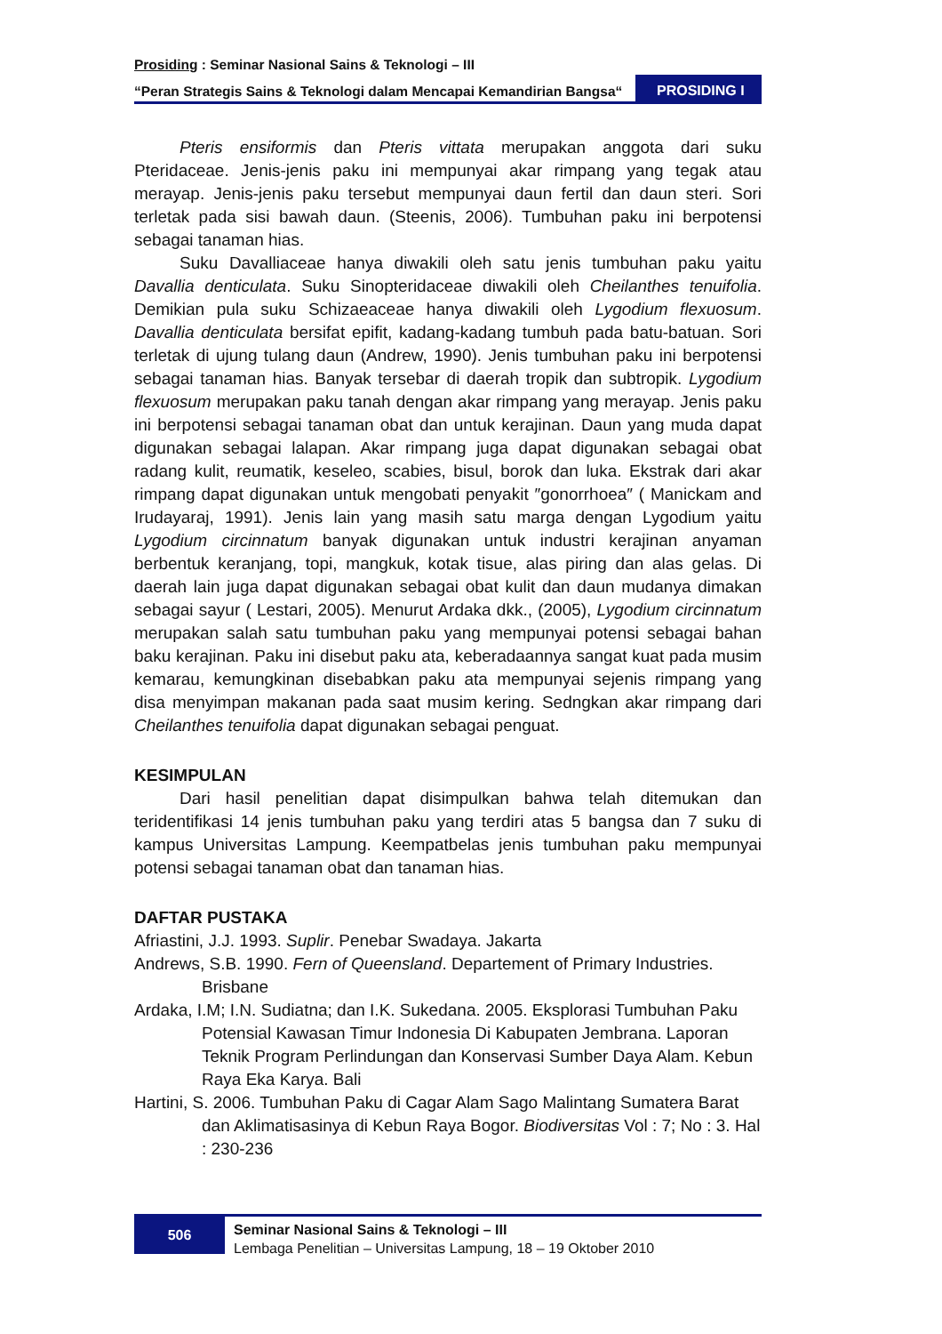Prosiding : Seminar Nasional Sains & Teknologi – III
“Peran Strategis Sains & Teknologi dalam Mencapai Kemandirian Bangsa“
PROSIDING I
Pteris ensiformis dan Pteris vittata merupakan anggota dari suku Pteridaceae. Jenis-jenis paku ini mempunyai akar rimpang yang tegak atau merayap. Jenis-jenis paku tersebut mempunyai daun fertil dan daun steri. Sori terletak pada sisi bawah daun. (Steenis, 2006). Tumbuhan paku ini berpotensi sebagai tanaman hias.
Suku Davalliaceae hanya diwakili oleh satu jenis tumbuhan paku yaitu Davallia denticulata. Suku Sinopteridaceae diwakili oleh Cheilanthes tenuifolia. Demikian pula suku Schizaeaceae hanya diwakili oleh Lygodium flexuosum. Davallia denticulata bersifat epifit, kadang-kadang tumbuh pada batu-batuan. Sori terletak di ujung tulang daun (Andrew, 1990). Jenis tumbuhan paku ini berpotensi sebagai tanaman hias. Banyak tersebar di daerah tropik dan subtropik. Lygodium flexuosum merupakan paku tanah dengan akar rimpang yang merayap. Jenis paku ini berpotensi sebagai tanaman obat dan untuk kerajinan. Daun yang muda dapat digunakan sebagai lalapan. Akar rimpang juga dapat digunakan sebagai obat radang kulit, reumatik, keseleo, scabies, bisul, borok dan luka. Ekstrak dari akar rimpang dapat digunakan untuk mengobati penyakit ″gonorrhoea″ ( Manickam and Irudayaraj, 1991). Jenis lain yang masih satu marga dengan Lygodium yaitu Lygodium circinnatum banyak digunakan untuk industri kerajinan anyaman berbentuk keranjang, topi, mangkuk, kotak tisue, alas piring dan alas gelas. Di daerah lain juga dapat digunakan sebagai obat kulit dan daun mudanya dimakan sebagai sayur ( Lestari, 2005). Menurut Ardaka dkk., (2005), Lygodium circinnatum merupakan salah satu tumbuhan paku yang mempunyai potensi sebagai bahan baku kerajinan. Paku ini disebut paku ata, keberadaannya sangat kuat pada musim kemarau, kemungkinan disebabkan paku ata mempunyai sejenis rimpang yang disa menyimpan makanan pada saat musim kering. Sedngkan akar rimpang dari Cheilanthes tenuifolia dapat digunakan sebagai penguat.
KESIMPULAN
Dari hasil penelitian dapat disimpulkan bahwa telah ditemukan dan teridentifikasi 14 jenis tumbuhan paku yang terdiri atas 5 bangsa dan 7 suku di kampus Universitas Lampung. Keempatbelas jenis tumbuhan paku mempunyai potensi sebagai tanaman obat dan tanaman hias.
DAFTAR PUSTAKA
Afriastini, J.J. 1993. Suplir. Penebar Swadaya. Jakarta
Andrews, S.B. 1990. Fern of Queensland. Departement of Primary Industries. Brisbane
Ardaka, I.M; I.N. Sudiatna; dan I.K. Sukedana. 2005. Eksplorasi Tumbuhan Paku Potensial Kawasan Timur Indonesia Di Kabupaten Jembrana. Laporan Teknik Program Perlindungan dan Konservasi Sumber Daya Alam. Kebun Raya Eka Karya. Bali
Hartini, S. 2006. Tumbuhan Paku di Cagar Alam Sago Malintang Sumatera Barat dan Aklimatisasinya di Kebun Raya Bogor. Biodiversitas Vol : 7; No : 3. Hal : 230-236
506
Seminar Nasional Sains & Teknologi – III
Lembaga Penelitian – Universitas Lampung, 18 – 19 Oktober 2010